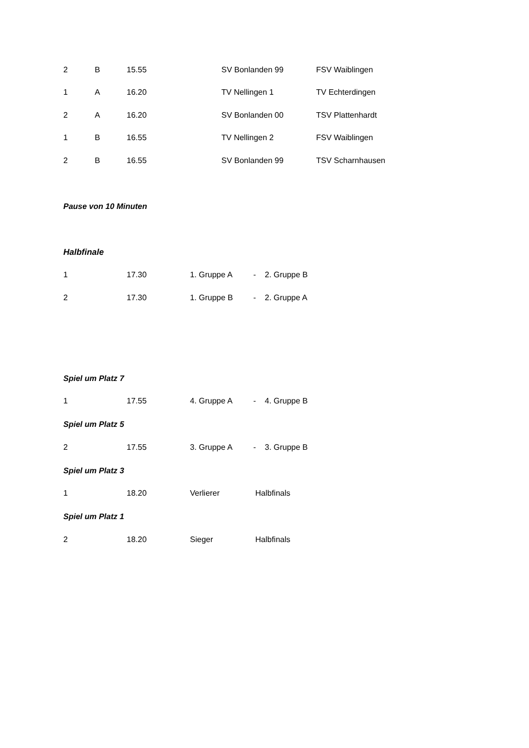| 2 | B | 15.55 | SV Bonlanden 99 | FSV Waiblingen |
| 1 | A | 16.20 | TV Nellingen 1 | TV Echterdingen |
| 2 | A | 16.20 | SV Bonlanden 00 | TSV Plattenhardt |
| 1 | B | 16.55 | TV Nellingen 2 | FSV Waiblingen |
| 2 | B | 16.55 | SV Bonlanden 99 | TSV Scharnhausen |
Pause von 10 Minuten
Halbfinale
| 1 | 17.30 | 1. Gruppe A | - | 2. Gruppe B |
| 2 | 17.30 | 1. Gruppe B | - | 2. Gruppe A |
Spiel um Platz 7
| 1 | 17.55 | 4. Gruppe A | - | 4. Gruppe B |
Spiel um Platz 5
| 2 | 17.55 | 3. Gruppe A | - | 3. Gruppe B |
Spiel um Platz 3
| 1 | 18.20 | Verlierer | Halbfinals |
Spiel um Platz 1
| 2 | 18.20 | Sieger | Halbfinals |